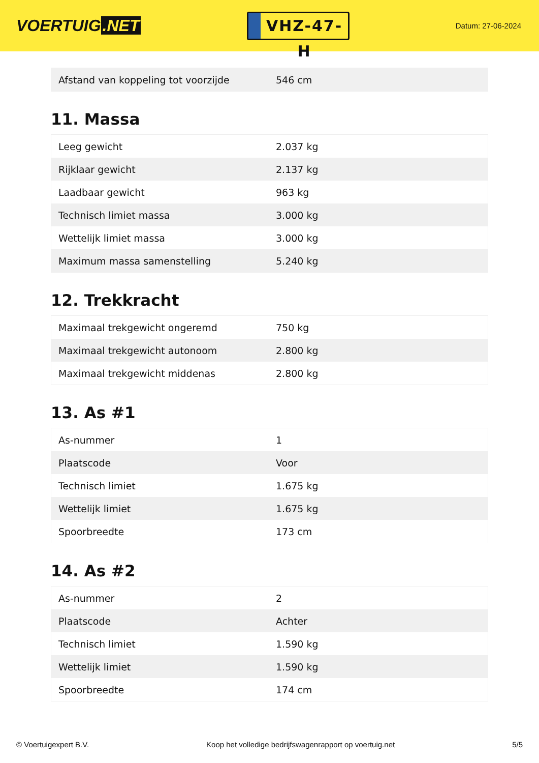VOERTUIG.NET
VHZ-47-H
Datum: 27-06-2024
| Afstand van koppeling tot voorzijde | 546 cm |
11. Massa
| Leeg gewicht | 2.037 kg |
| Rijklaar gewicht | 2.137 kg |
| Laadbaar gewicht | 963 kg |
| Technisch limiet massa | 3.000 kg |
| Wettelijk limiet massa | 3.000 kg |
| Maximum massa samenstelling | 5.240 kg |
12. Trekkracht
| Maximaal trekgewicht ongeremd | 750 kg |
| Maximaal trekgewicht autonoom | 2.800 kg |
| Maximaal trekgewicht middenas | 2.800 kg |
13. As #1
| As-nummer | 1 |
| Plaatscode | Voor |
| Technisch limiet | 1.675 kg |
| Wettelijk limiet | 1.675 kg |
| Spoorbreedte | 173 cm |
14. As #2
| As-nummer | 2 |
| Plaatscode | Achter |
| Technisch limiet | 1.590 kg |
| Wettelijk limiet | 1.590 kg |
| Spoorbreedte | 174 cm |
© Voertuigexpert B.V. Koop het volledige bedrijfswagenrapport op voertuig.net 5/5